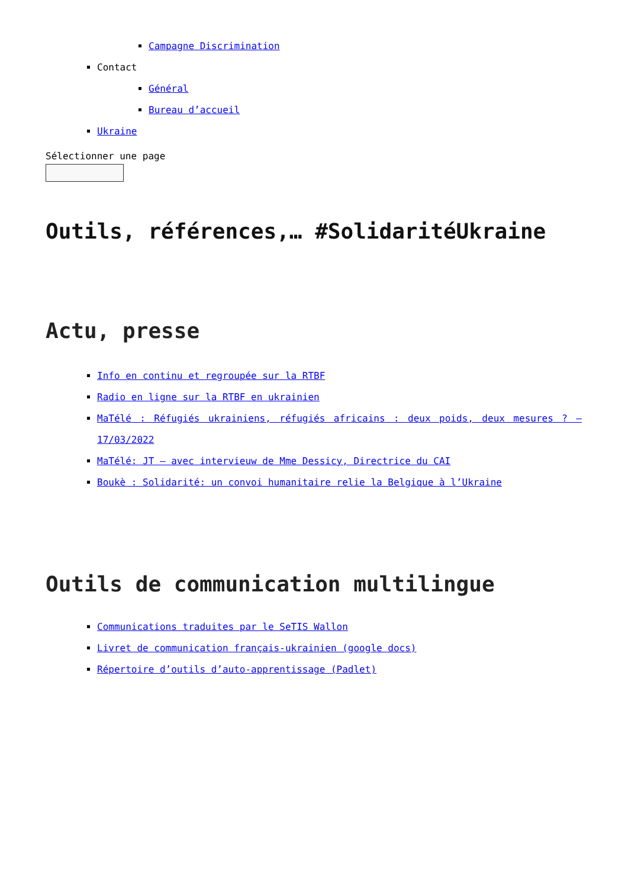Campagne Discrimination
Contact
Général
Bureau d’accueil
Ukraine
Sélectionner une page
Outils, références,… #SolidaritéUkraine
Actu, presse
Info en continu et regroupée sur la RTBF
Radio en ligne sur la RTBF en ukrainien
MaTélé : Réfugiés ukrainiens, réfugiés africains : deux poids, deux mesures ? – 17/03/2022
MaTélé: JT – avec intervieuw de Mme Dessicy, Directrice du CAI
Boukè : Solidarité: un convoi humanitaire relie la Belgique à l’Ukraine
Outils de communication multilingue
Communications traduites par le SeTIS Wallon
Livret de communication français-ukrainien (google docs)
Répertoire d’outils d’auto-apprentissage (Padlet)